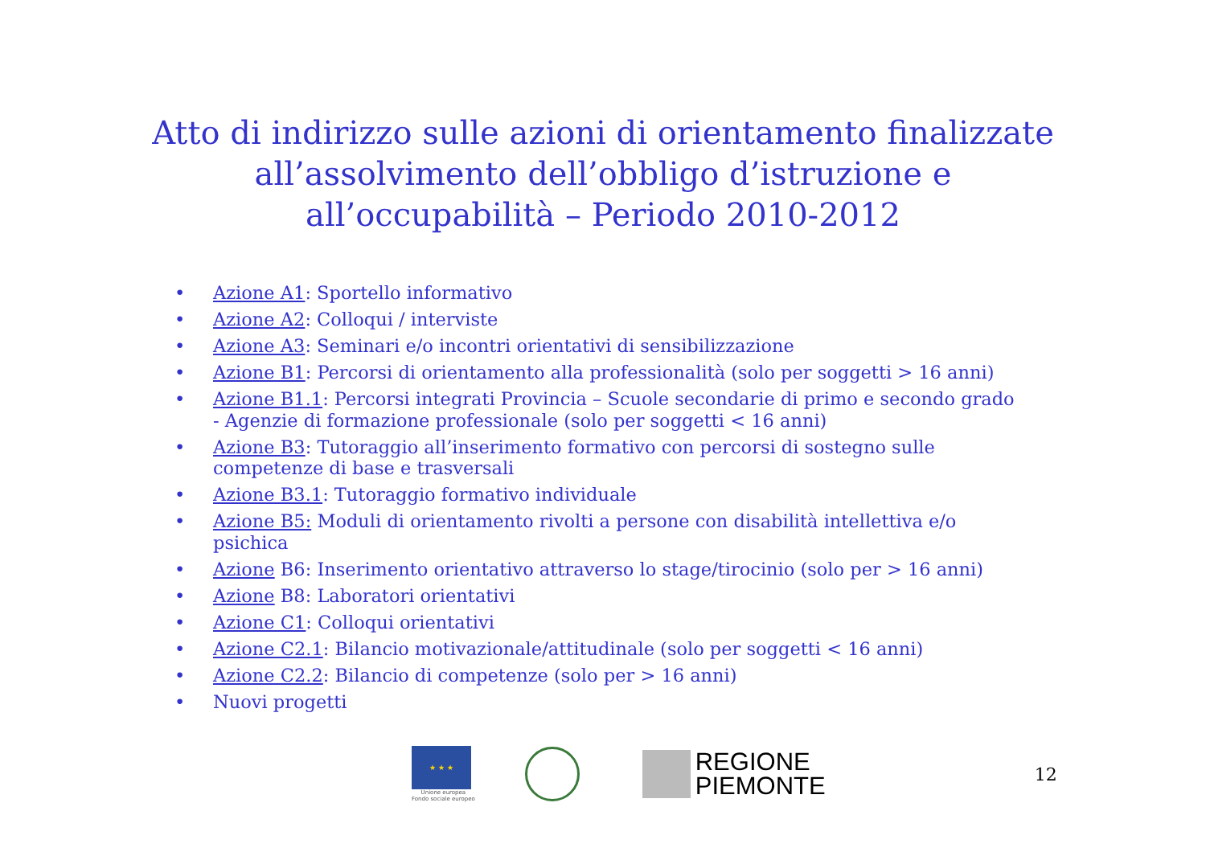Atto di indirizzo sulle azioni di orientamento finalizzate
all’assolvimento dell’obbligo d’istruzione e
all’occupabilità – Periodo 2010-2012
• Azione A1: Sportello informativo
• Azione A2: Colloqui / interviste
• Azione A3: Seminari e/o incontri orientativi di sensibilizzazione
• Azione B1: Percorsi di orientamento alla professionalità (solo per soggetti > 16 anni)
• Azione B1.1: Percorsi integrati Provincia – Scuole secondarie di primo e secondo grado - Agenzie di formazione professionale (solo per soggetti < 16 anni)
• Azione B3: Tutoraggio all’inserimento formativo con percorsi di sostegno sulle competenze di base e trasversali
• Azione B3.1: Tutoraggio formativo individuale
• Azione B5: Moduli di orientamento rivolti a persone con disabilità intellettiva e/o psichica
• Azione B6: Inserimento orientativo attraverso lo stage/tirocinio (solo per > 16 anni)
• Azione B8: Laboratori orientativi
• Azione C1: Colloqui orientativi
• Azione C2.1: Bilancio motivazionale/attitudinale (solo per soggetti < 16 anni)
• Azione C2.2: Bilancio di competenze (solo per > 16 anni)
• Nuovi progetti
★ ★ ★
Unione europea
Fondo sociale europeo
REGIONE
PIEMONTE
12